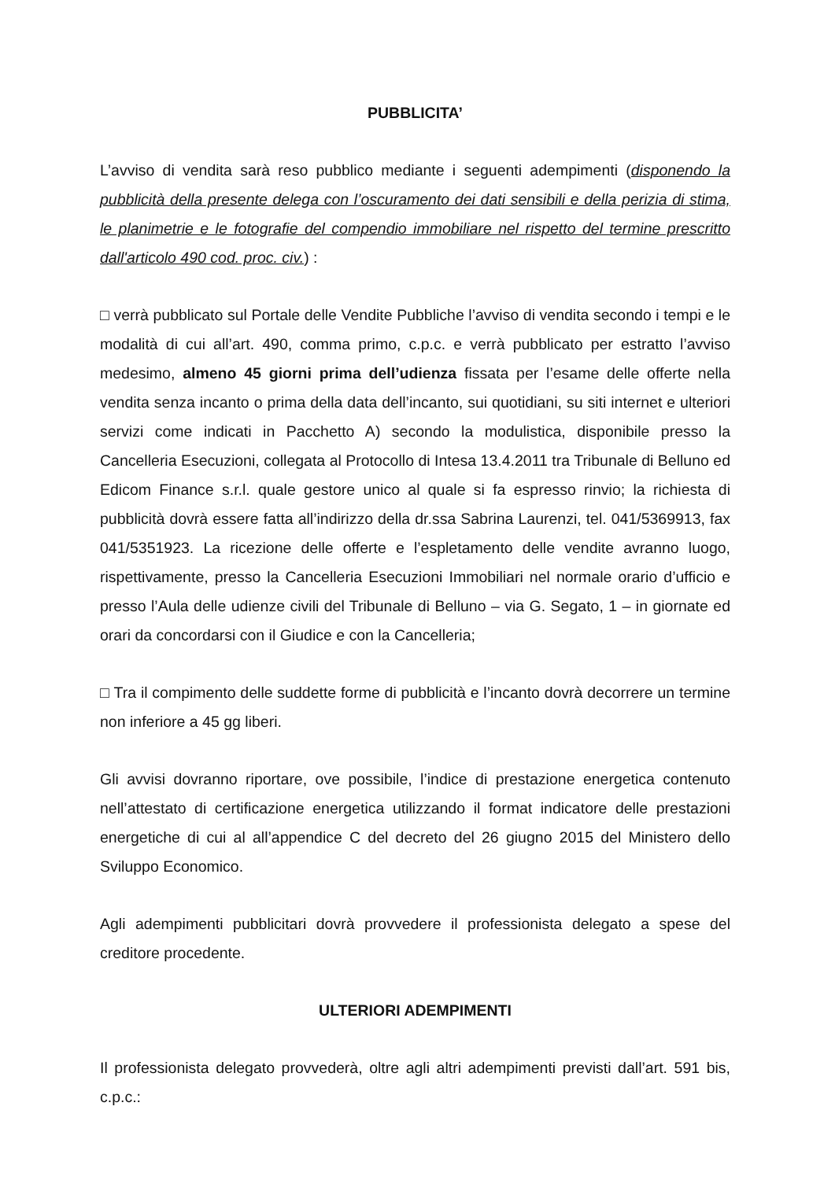PUBBLICITA’
L’avviso di vendita sarà reso pubblico mediante i seguenti adempimenti (disponendo la pubblicità della presente delega con l’oscuramento dei dati sensibili e della perizia di stima, le planimetrie e le fotografie del compendio immobiliare nel rispetto del termine prescritto dall'articolo 490 cod. proc. civ.) :
□ verrà pubblicato sul Portale delle Vendite Pubbliche l’avviso di vendita secondo i tempi e le modalità di cui all’art. 490, comma primo, c.p.c. e verrà pubblicato per estratto l’avviso medesimo, almeno 45 giorni prima dell’udienza fissata per l’esame delle offerte nella vendita senza incanto o prima della data dell’incanto, sui quotidiani, su siti internet e ulteriori servizi come indicati in Pacchetto A) secondo la modulistica, disponibile presso la Cancelleria Esecuzioni, collegata al Protocollo di Intesa 13.4.2011 tra Tribunale di Belluno ed Edicom Finance s.r.l. quale gestore unico al quale si fa espresso rinvio; la richiesta di pubblicità dovrà essere fatta all’indirizzo della dr.ssa Sabrina Laurenzi, tel. 041/5369913, fax 041/5351923. La ricezione delle offerte e l’espletamento delle vendite avranno luogo, rispettivamente, presso la Cancelleria Esecuzioni Immobiliari nel normale orario d’ufficio e presso l’Aula delle udienze civili del Tribunale di Belluno – via G. Segato, 1 – in giornate ed orari da concordarsi con il Giudice e con la Cancelleria;
□ Tra il compimento delle suddette forme di pubblicità e l’incanto dovrà decorrere un termine non inferiore a 45 gg liberi.
Gli avvisi dovranno riportare, ove possibile, l’indice di prestazione energetica contenuto nell’attestato di certificazione energetica utilizzando il format indicatore delle prestazioni energetiche di cui al all’appendice C del decreto del 26 giugno 2015 del Ministero dello Sviluppo Economico.
Agli adempimenti pubblicitari dovrà provvedere il professionista delegato a spese del creditore procedente.
ULTERIORI ADEMPIMENTI
Il professionista delegato provvederà, oltre agli altri adempimenti previsti dall’art. 591 bis, c.p.c.: